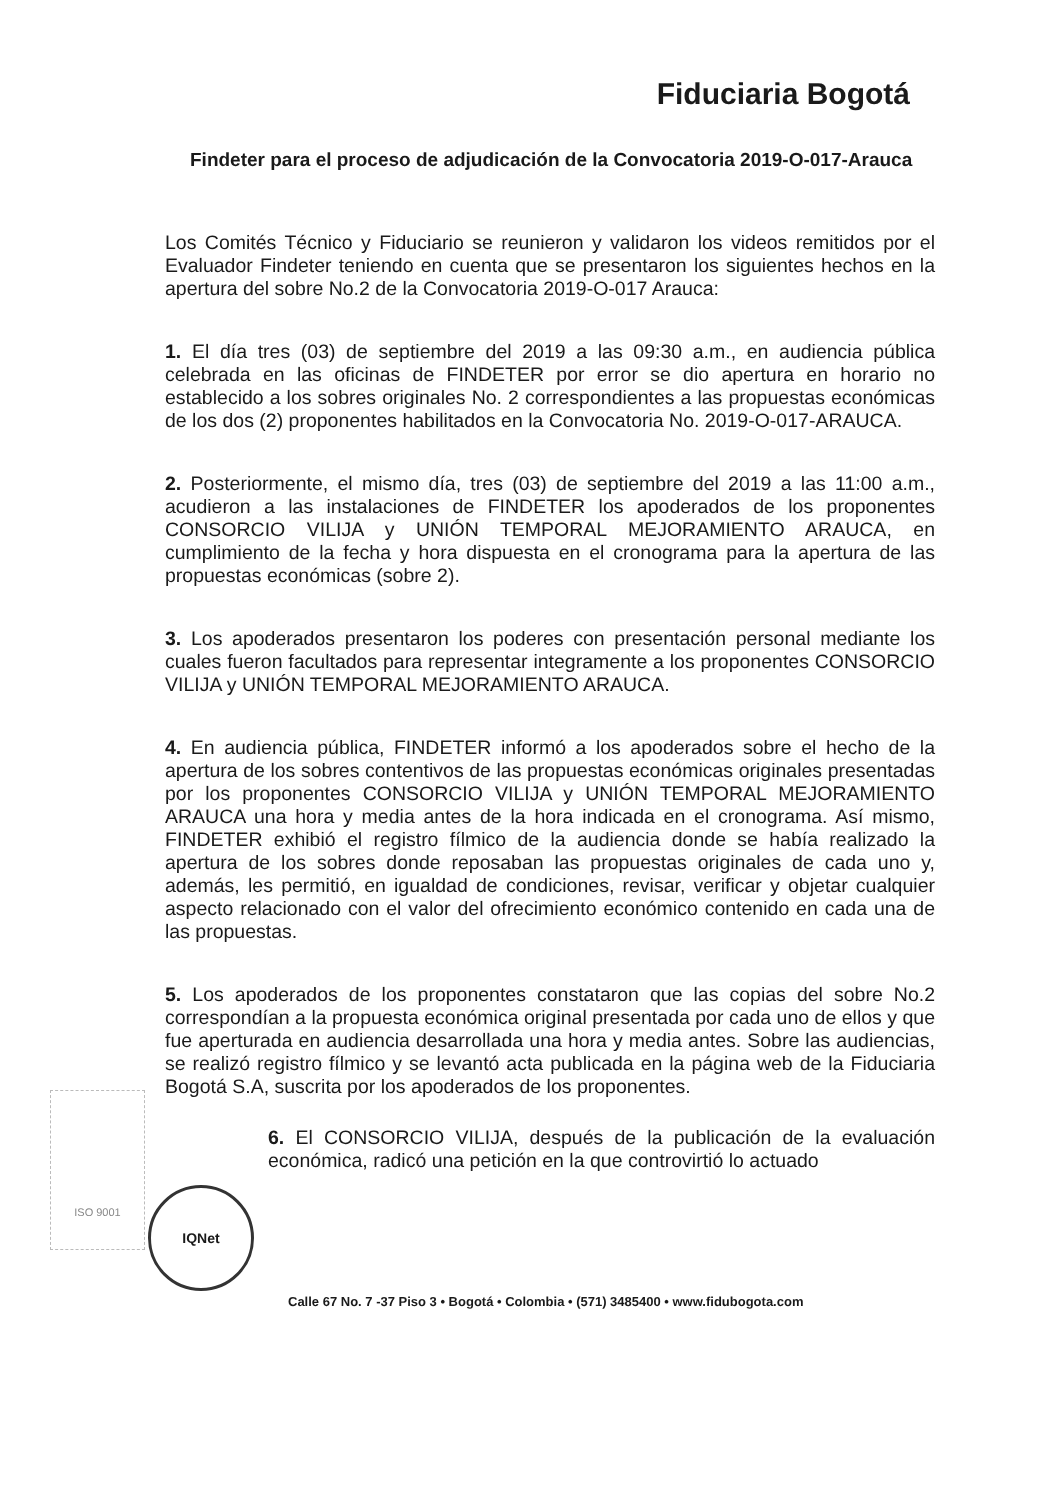Fiduciaria Bogotá
Findeter para el proceso de adjudicación de la Convocatoria 2019-O-017-Arauca
Los Comités Técnico y Fiduciario se reunieron y validaron los videos remitidos por el Evaluador Findeter teniendo en cuenta que se presentaron los siguientes hechos en la apertura del sobre No.2 de la Convocatoria 2019-O-017 Arauca:
1. El día tres (03) de septiembre del 2019 a las 09:30 a.m., en audiencia pública celebrada en las oficinas de FINDETER por error se dio apertura en horario no establecido a los sobres originales No. 2 correspondientes a las propuestas económicas de los dos (2) proponentes habilitados en la Convocatoria No. 2019-O-017-ARAUCA.
2. Posteriormente, el mismo día, tres (03) de septiembre del 2019 a las 11:00 a.m., acudieron a las instalaciones de FINDETER los apoderados de los proponentes CONSORCIO VILIJA y UNIÓN TEMPORAL MEJORAMIENTO ARAUCA, en cumplimiento de la fecha y hora dispuesta en el cronograma para la apertura de las propuestas económicas (sobre 2).
3. Los apoderados presentaron los poderes con presentación personal mediante los cuales fueron facultados para representar integramente a los proponentes CONSORCIO VILIJA y UNIÓN TEMPORAL MEJORAMIENTO ARAUCA.
4. En audiencia pública, FINDETER informó a los apoderados sobre el hecho de la apertura de los sobres contentivos de las propuestas económicas originales presentadas por los proponentes CONSORCIO VILIJA y UNIÓN TEMPORAL MEJORAMIENTO ARAUCA una hora y media antes de la hora indicada en el cronograma. Así mismo, FINDETER exhibió el registro fílmico de la audiencia donde se había realizado la apertura de los sobres donde reposaban las propuestas originales de cada uno y, además, les permitió, en igualdad de condiciones, revisar, verificar y objetar cualquier aspecto relacionado con el valor del ofrecimiento económico contenido en cada una de las propuestas.
5. Los apoderados de los proponentes constataron que las copias del sobre No.2 correspondían a la propuesta económica original presentada por cada uno de ellos y que fue aperturada en audiencia desarrollada una hora y media antes. Sobre las audiencias, se realizó registro fílmico y se levantó acta publicada en la página web de la Fiduciaria Bogotá S.A, suscrita por los apoderados de los proponentes.
6. El CONSORCIO VILIJA, después de la publicación de la evaluación económica, radicó una petición en la que controvirtió lo actuado
ISO 9001
IQNet
Calle 67 No. 7 -37 Piso 3 • Bogotá • Colombia • (571) 3485400 • www.fidubogota.com